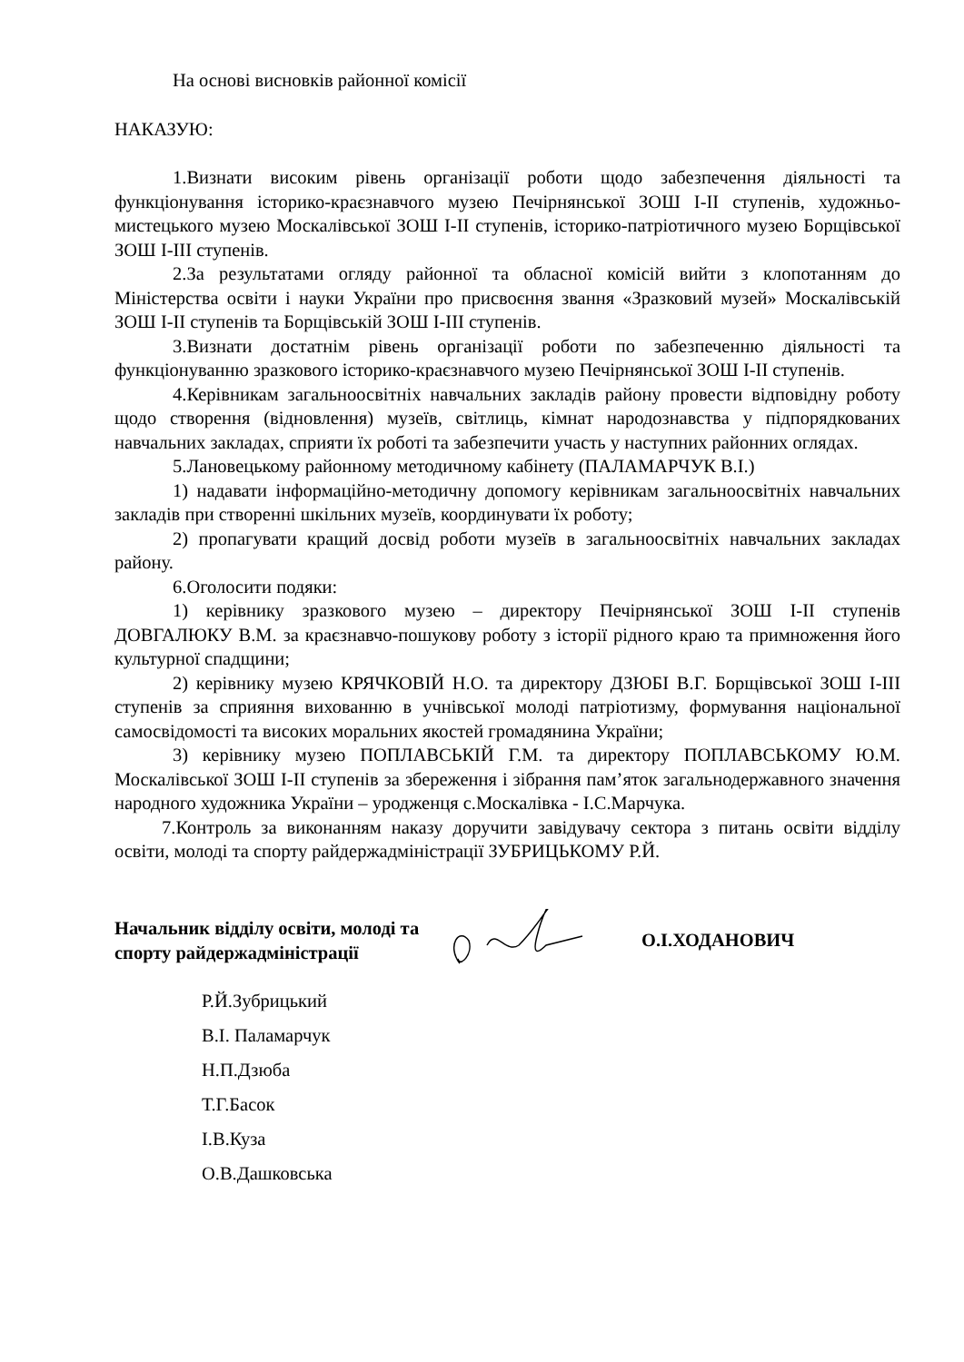На основі висновків районної комісії
НАКАЗУЮ:
1.Визнати високим рівень організації роботи щодо забезпечення діяльності та функціонування історико-краєзнавчого музею Печірнянської ЗОШ I-II ступенів, художньо-мистецького музею Москалівської ЗОШ I-II ступенів, історико-патріотичного музею Борщівської ЗОШ I-III ступенів.
2.За результатами огляду районної та обласної комісій вийти з клопотанням до Міністерства освіти і науки України про присвоєння звання «Зразковий музей» Москалівській ЗОШ I-II ступенів та Борщівській ЗОШ I-III ступенів.
3.Визнати достатнім рівень організації роботи по забезпеченню діяльності та функціонуванню зразкового історико-краєзнавчого музею Печірнянської ЗОШ I-II ступенів.
4.Керівникам загальноосвітніх навчальних закладів району провести відповідну роботу щодо створення (відновлення) музеїв, світлиць, кімнат народознавства у підпорядкованих навчальних закладах, сприяти їх роботі та забезпечити участь у наступних районних оглядах.
5.Лановецькому районному методичному кабінету (ПАЛАМАРЧУК В.І.)
1) надавати інформаційно-методичну допомогу керівникам загальноосвітніх навчальних закладів при створенні шкільних музеїв, координувати їх роботу;
2) пропагувати кращий досвід роботи музеїв в загальноосвітніх навчальних закладах району.
6.Оголосити подяки:
1) керівнику зразкового музею – директору Печірнянської ЗОШ I-II ступенів ДОВГАЛЮКУ В.М. за краєзнавчо-пошукову роботу з історії рідного краю та примноження його культурної спадщини;
2) керівнику музею КРЯЧКОВІЙ Н.О. та директору ДЗЮБІ В.Г. Борщівської ЗОШ I-III ступенів за сприяння вихованню в учнівської молоді патріотизму, формування національної самосвідомості та високих моральних якостей громадянина України;
3) керівнику музею ПОПЛАВСЬКІЙ Г.М. та директору ПОПЛАВСЬКОМУ Ю.М. Москалівської ЗОШ I-II ступенів за збереження і зібрання пам’яток загальнодержавного значення народного художника України – уродженця с.Москалівка - І.С.Марчука.
7.Контроль за виконанням наказу доручити завідувачу сектора з питань освіти відділу освіти, молоді та спорту райдержадміністрації ЗУБРИЦЬКОМУ Р.Й.
Начальник відділу освіти, молоді та спорту райдержадміністрації
О.І.ХОДАНОВИЧ
Р.Й.Зубрицький
В.І. Паламарчук
Н.П.Дзюба
Т.Г.Басок
І.В.Куза
О.В.Дашковська